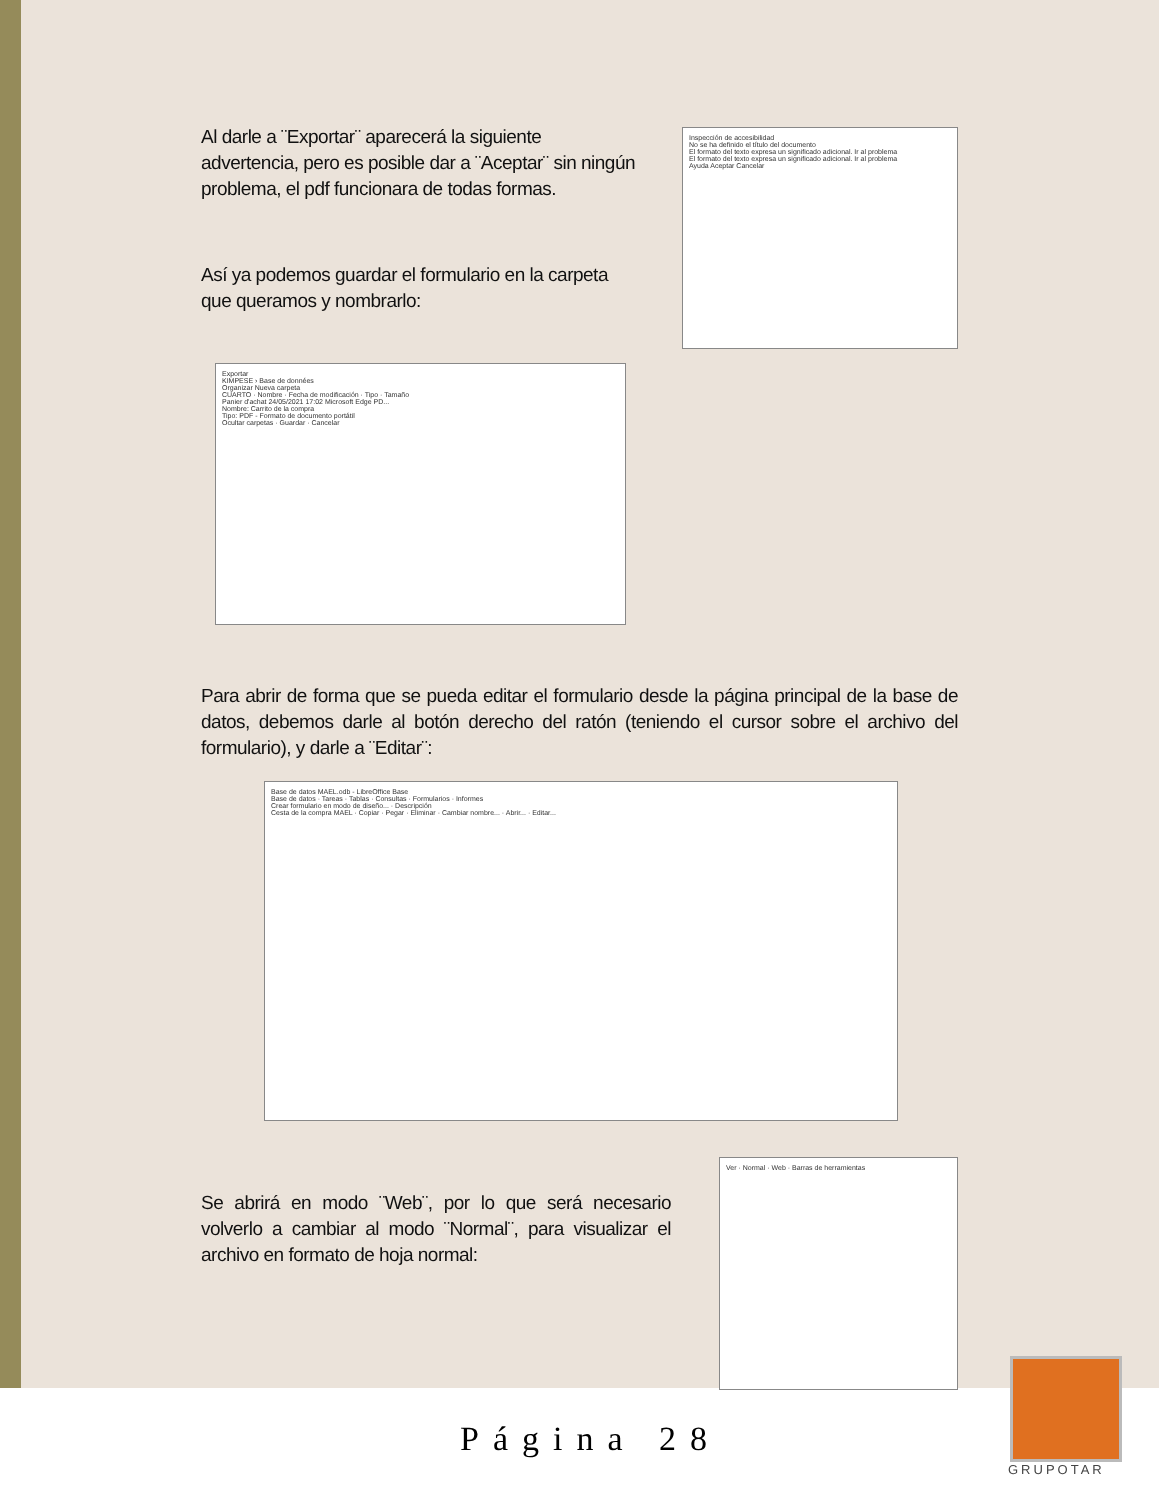Al darle a ¨Exportar¨ aparecerá la siguiente advertencia, pero es posible dar a ¨Aceptar¨ sin ningún problema, el pdf funcionara de todas formas.
Así ya podemos guardar el formulario en la carpeta que queramos y nombrarlo:
Inspección de accesibilidad
No se ha definido el título del documento
El formato del texto expresa un significado adicional. Ir al problema
El formato del texto expresa un significado adicional. Ir al problema
Ayuda Aceptar Cancelar
Exportar
KIMPESE › Base de données
Organizar Nueva carpeta
CUARTO · Nombre · Fecha de modificación · Tipo · Tamaño
Panier d'achat 24/05/2021 17:02 Microsoft Edge PD...
Nombre: Carrito de la compra
Tipo: PDF - Formato de documento portátil
Ocultar carpetas · Guardar · Cancelar
Para abrir de forma que se pueda editar el formulario desde la página principal de la base de datos, debemos darle al botón derecho del ratón (teniendo el cursor sobre el archivo del formulario), y darle a ¨Editar¨:
Base de datos MAEL.odb - LibreOffice Base
Base de datos · Tareas · Tablas · Consultas · Formularios · Informes
Crear formulario en modo de diseño... · Descripción
Cesta de la compra MAEL · Copiar · Pegar · Eliminar · Cambiar nombre... · Abrir... · Editar...
Se abrirá en modo ¨Web¨, por lo que será necesario volverlo a cambiar al modo ¨Normal¨, para visualizar el archivo en formato de hoja normal:
Ver · Normal · Web · Barras de herramientas
Página 28
GRUPOTAR